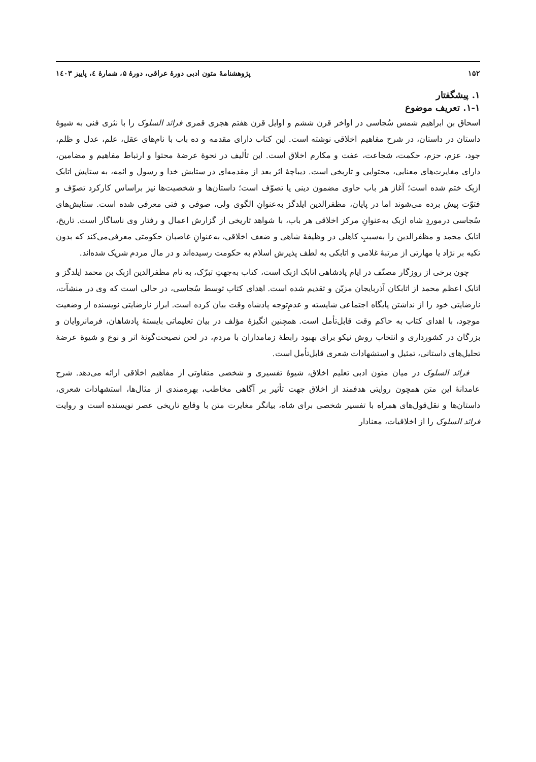۱۵۲ پژوهشنامهٔ متون ادبی دورهٔ عراقی، دورهٔ ۵، شمارهٔ ٤، پاییز ۱٤۰۳
۱. پیشگفتار
۱-۱. تعریف موضوع
اسحاق بن ابراهیم شمس سُجاسی در اواخر قرن ششم و اوایل قرن هفتم هجری قمری فرائد السلوک را با نثری فنی به شیوهٔ داستان در داستان، در شرح مفاهیم اخلاقی نوشته است. این کتاب دارای مقدمه و ده باب با نام‌های عقل، علم، عدل و ظلم، جود، عزم، حزم، حکمت، شجاعت، عفت و مکارم اخلاق است. این تألیف در نحوهٔ عرضهٔ محتوا و ارتباط مفاهیم و مضامین، دارای مغایرت‌های معنایی، محتوایی و تاریخی است. دیباچهٔ اثر بعد از مقدمه‌ای در ستایش خدا و رسول و ائمه، به ستایش اتابک ازبک ختم شده است؛ آغاز هر باب حاوی مضمون دینی یا تصوّف است؛ داستان‌ها و شخصیت‌ها نیز براساس کارکرد تصوّف و فتوّت پیش برده می‌شوند اما در پایان، مظفرالدین ایلدگز به‌عنوانِ الگوی ولی، صوفی و فتی معرفی شده است. ستایش‌های سُجاسی درموردِ شاه ازبک به‌عنوانِ مرکز اخلاقی هر باب، با شواهد تاریخی از گزارش اعمال و رفتار وی ناساگار است. تاریخ، اتابک محمد و مظفرالدین را به‌سببِ کاهلی در وظیفهٔ شاهی و ضعف اخلاقی، به‌عنوانِ غاصبان حکومتی معرفی‌می‌کند که بدون تکیه بر نژاد یا مهارتی از مرتبهٔ غلامی و اتابکی به لطف پذیرش اسلام به حکومت رسیده‌اند و در مال مردم شریک شده‌اند.
چون برخی از روزگار مصنّف در ایام پادشاهی اتابک ازبک است، کتاب به‌جهتِ تبرّک، به نام مظفرالدین ازبک بن محمد ایلدگز و اتابک اعظم محمد از اتابکان آذربایجان مزیّن و تقدیم شده است. اهدای کتاب توسط سُجاسی، در حالی است که وی در منشآت، نارضایتی خود را از نداشتن پایگاه اجتماعی شایسته و عدمِ‌توجه پادشاه وقت بیان کرده است. ابراز نارضایتی نویسنده از وضعیت موجود، با اهدای کتاب به حاکم وقت قابل‌تأمل است. همچنین انگیزهٔ مؤلف در بیان تعلیماتی بایستهٔ پادشاهان، فرمانروایان و بزرگان در کشورداری و انتخاب روش نیکو برای بهبود رابطهٔ زمامداران با مردم، در لحن نصیحت‌گونهٔ اثر و نوع و شیوهٔ عرضهٔ تحلیل‌های داستانی، تمثیل و استشهادات شعری قابل‌تأمل است.
فرائد السلوک در میان متون ادبی تعلیم اخلاق، شیوهٔ تفسیری و شخصی متفاوتی از مفاهیم اخلاقی ارائه می‌دهد. شرح عامدانهٔ این متن همچون روایتی هدفمند از اخلاق جهت تأثیر بر آگاهی مخاطب، بهره‌مندی از مثال‌ها، استشهادات شعری، داستان‌ها و نقل‌قول‌های همراه با تفسیر شخصی برای شاه، بیانگر مغایرت متن با وقایع تاریخی عصر نویسنده است و روایت فرائد السلوک را از اخلاقیات، معنادار